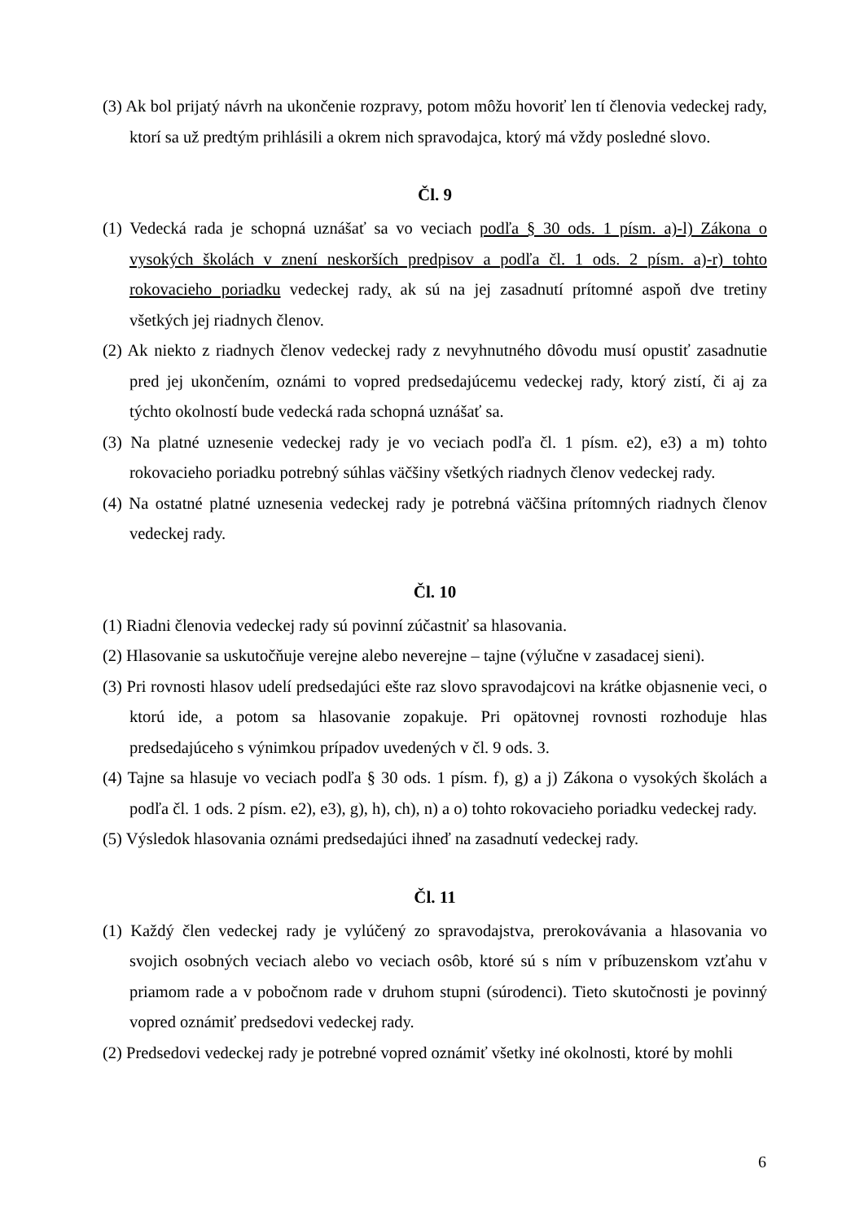(3) Ak bol prijatý návrh na ukončenie rozpravy, potom môžu hovoriť len tí členovia vedeckej rady, ktorí sa už predtým prihlásili a okrem nich spravodajca, ktorý má vždy posledné slovo.
Čl. 9
(1) Vedecká rada je schopná uznášať sa vo veciach podľa § 30 ods. 1 písm. a)-l) Zákona o vysokých školách v znení neskorších predpisov a podľa čl. 1 ods. 2 písm. a)-r) tohto rokovacieho poriadku vedeckej rady, ak sú na jej zasadnutí prítomné aspoň dve tretiny všetkých jej riadnych členov.
(2) Ak niekto z riadnych členov vedeckej rady z nevyhnutného dôvodu musí opustiť zasadnutie pred jej ukončením, oznámi to vopred predsedajúcemu vedeckej rady, ktorý zistí, či aj za týchto okolností bude vedecká rada schopná uznášať sa.
(3) Na platné uznesenie vedeckej rady je vo veciach podľa čl. 1 písm. e2), e3) a m) tohto rokovacieho poriadku potrebný súhlas väčšiny všetkých riadnych členov vedeckej rady.
(4) Na ostatné platné uznesenia vedeckej rady je potrebná väčšina prítomných riadnych členov vedeckej rady.
Čl. 10
(1) Riadni členovia vedeckej rady sú povinní zúčastniť sa hlasovania.
(2) Hlasovanie sa uskutočňuje verejne alebo neverejne – tajne (výlučne v zasadacej sieni).
(3) Pri rovnosti hlasov udelí predsedajúci ešte raz slovo spravodajcovi na krátke objasnenie veci, o ktorú ide, a potom sa hlasovanie zopakuje. Pri opätovnej rovnosti rozhoduje hlas predsedajúceho s výnimkou prípadov uvedených v čl. 9 ods. 3.
(4) Tajne sa hlasuje vo veciach podľa § 30 ods. 1 písm. f), g) a j) Zákona o vysokých školách a podľa čl. 1 ods. 2 písm. e2), e3), g), h), ch), n) a o) tohto rokovacieho poriadku vedeckej rady.
(5) Výsledok hlasovania oznámi predsedajúci ihneď na zasadnutí vedeckej rady.
Čl. 11
(1) Každý člen vedeckej rady je vylúčený zo spravodajstva, prerokovávania a hlasovania vo svojich osobných veciach alebo vo veciach osôb, ktoré sú s ním v príbuzenskom vzťahu v priamom rade a v pobočnom rade v druhom stupni (súrodenci). Tieto skutočnosti je povinný vopred oznámiť predsedovi vedeckej rady.
(2) Predsedovi vedeckej rady je potrebné vopred oznámiť všetky iné okolnosti, ktoré by mohli
6